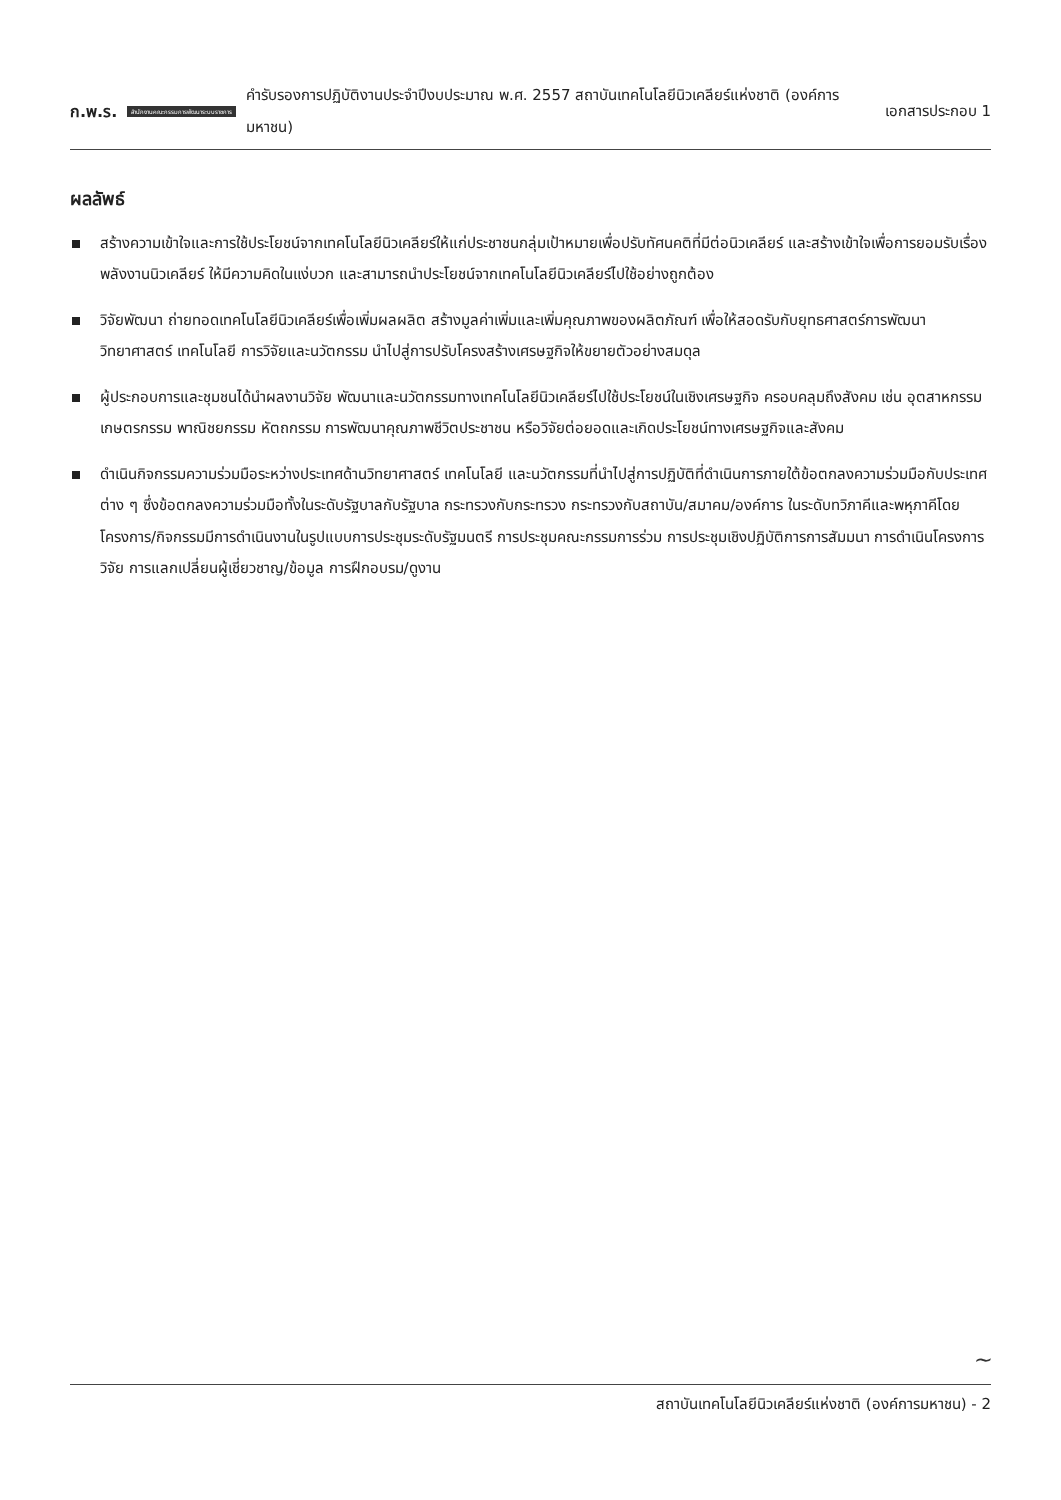ก.พ.ร. สำนักงานคณะกรรมการพัฒนาระบบราชการ คำรับรองการปฏิบัติงานประจำปีงบประมาณ พ.ศ. 2557 สถาบันเทคโนโลยีนิวเคลียร์แห่งชาติ (องค์การมหาชน) เอกสารประกอบ 1
ผลลัพธ์
สร้างความเข้าใจและการใช้ประโยชน์จากเทคโนโลยีนิวเคลียร์ให้แก่ประชาชนกลุ่มเป้าหมายเพื่อปรับทัศนคติที่มีต่อนิวเคลียร์ และสร้างเข้าใจเพื่อการยอมรับเรื่องพลังงานนิวเคลียร์ ให้มีความคิดในแง่บวก และสามารถนำประโยชน์จากเทคโนโลยีนิวเคลียร์ไปใช้อย่างถูกต้อง
วิจัยพัฒนา ถ่ายทอดเทคโนโลยีนิวเคลียร์เพื่อเพิ่มผลผลิต สร้างมูลค่าเพิ่มและเพิ่มคุณภาพของผลิตภัณฑ์ เพื่อให้สอดรับกับยุทธศาสตร์การพัฒนาวิทยาศาสตร์ เทคโนโลยี การวิจัยและนวัตกรรม นำไปสู่การปรับโครงสร้างเศรษฐกิจให้ขยายตัวอย่างสมดุล
ผู้ประกอบการและชุมชนได้นำผลงานวิจัย พัฒนาและนวัตกรรมทางเทคโนโลยีนิวเคลียร์ไปใช้ประโยชน์ในเชิงเศรษฐกิจ ครอบคลุมถึงสังคม เช่น อุตสาหกรรม เกษตรกรรม พาณิชยกรรม หัตถกรรม การพัฒนาคุณภาพชีวิตประชาชน หรือวิจัยต่อยอดและเกิดประโยชน์ทางเศรษฐกิจและสังคม
ดำเนินกิจกรรมความร่วมมือระหว่างประเทศด้านวิทยาศาสตร์ เทคโนโลยี และนวัตกรรมที่นำไปสู่การปฏิบัติที่ดำเนินการภายใต้ข้อตกลงความร่วมมือกับประเทศต่าง ๆ ซึ่งข้อตกลงความร่วมมือทั้งในระดับรัฐบาลกับรัฐบาล กระทรวงกับกระทรวง กระทรวงกับสถาบัน/สมาคม/องค์การ ในระดับทวิภาคีและพหุภาคีโดยโครงการ/กิจกรรมมีการดำเนินงานในรูปแบบการประชุมระดับรัฐมนตรี การประชุมคณะกรรมการร่วม การประชุมเชิงปฏิบัติการการสัมมนา การดำเนินโครงการวิจัย การแลกเปลี่ยนผู้เชี่ยวชาญ/ข้อมูล การฝึกอบรม/ดูงาน
~
สถาบันเทคโนโลยีนิวเคลียร์แห่งชาติ (องค์การมหาชน) - 2